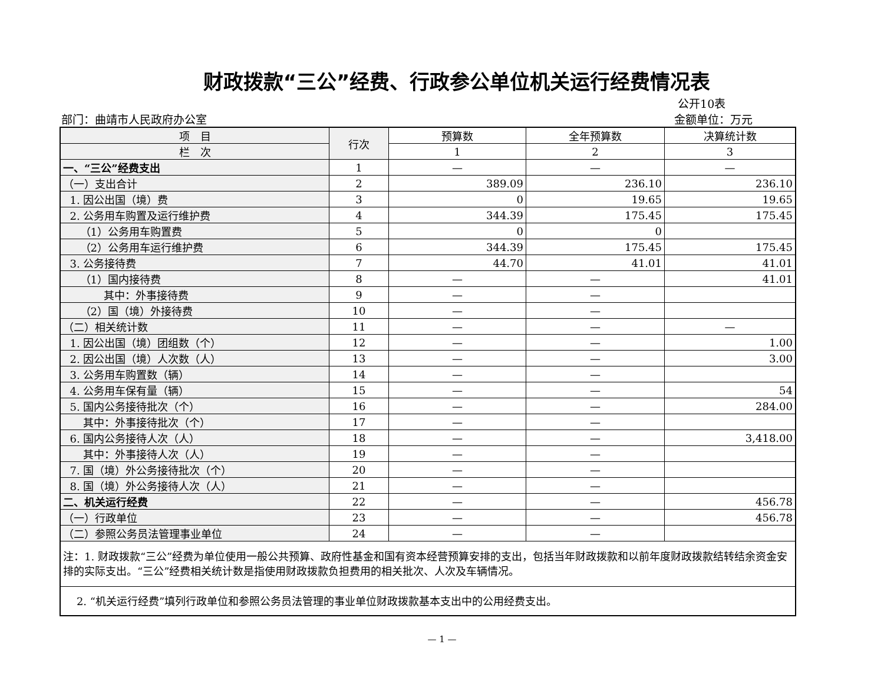财政拨款“三公”经费、行政参公单位机关运行经费情况表
部门：曲靖市人民政府办公室 公开10表
金额单位：万元
| 项 目 | 行次 | 预算数 | 全年预算数 | 决算统计数 |
| --- | --- | --- | --- | --- |
| 栏 次 | | 1 | 2 | 3 |
| 一、“三公”经费支出 | 1 | — | — | — |
| （一）支出合计 | 2 | 389.09 | 236.10 | 236.10 |
| 1. 因公出国（境）费 | 3 | 0 | 19.65 | 19.65 |
| 2. 公务用车购置及运行维护费 | 4 | 344.39 | 175.45 | 175.45 |
| （1）公务用车购置费 | 5 | 0 | 0 | |
| （2）公务用车运行维护费 | 6 | 344.39 | 175.45 | 175.45 |
| 3. 公务接待费 | 7 | 44.70 | 41.01 | 41.01 |
| （1）国内接待费 | 8 | — | — | 41.01 |
| 其中：外事接待费 | 9 | — | — | |
| （2）国（境）外接待费 | 10 | — | — | |
| （二）相关统计数 | 11 | — | — | — |
| 1. 因公出国（境）团组数（个） | 12 | — | — | 1.00 |
| 2. 因公出国（境）人次数（人） | 13 | — | — | 3.00 |
| 3. 公务用车购置数（辆） | 14 | — | — | |
| 4. 公务用车保有量（辆） | 15 | — | — | 54 |
| 5. 国内公务接待批次（个） | 16 | — | — | 284.00 |
| 其中：外事接待批次（个） | 17 | — | — | |
| 6. 国内公务接待人次（人） | 18 | — | — | 3,418.00 |
| 其中：外事接待人次（人） | 19 | — | — | |
| 7. 国（境）外公务接待批次（个） | 20 | — | — | |
| 8. 国（境）外公务接待人次（人） | 21 | — | — | |
| 二、机关运行经费 | 22 | — | — | 456.78 |
| （一）行政单位 | 23 | — | — | 456.78 |
| （二）参照公务员法管理事业单位 | 24 | — | — | |
| 注：1. 财政拨款“三公”经费为单位使用一般公共预算、政府性基金和国有资本经营预算安排的支出，包括当年财政拨款和以前年度财政拨款结转结余资金安排的实际支出。“三公”经费相关统计数是指使用财政拨款负担费用的相关批次、人次及车辆情况。 | | | | |
| 2. “机关运行经费”填列行政单位和参照公务员法管理的事业单位财政拨款基本支出中的公用经费支出。 | | | | |
— 1 —